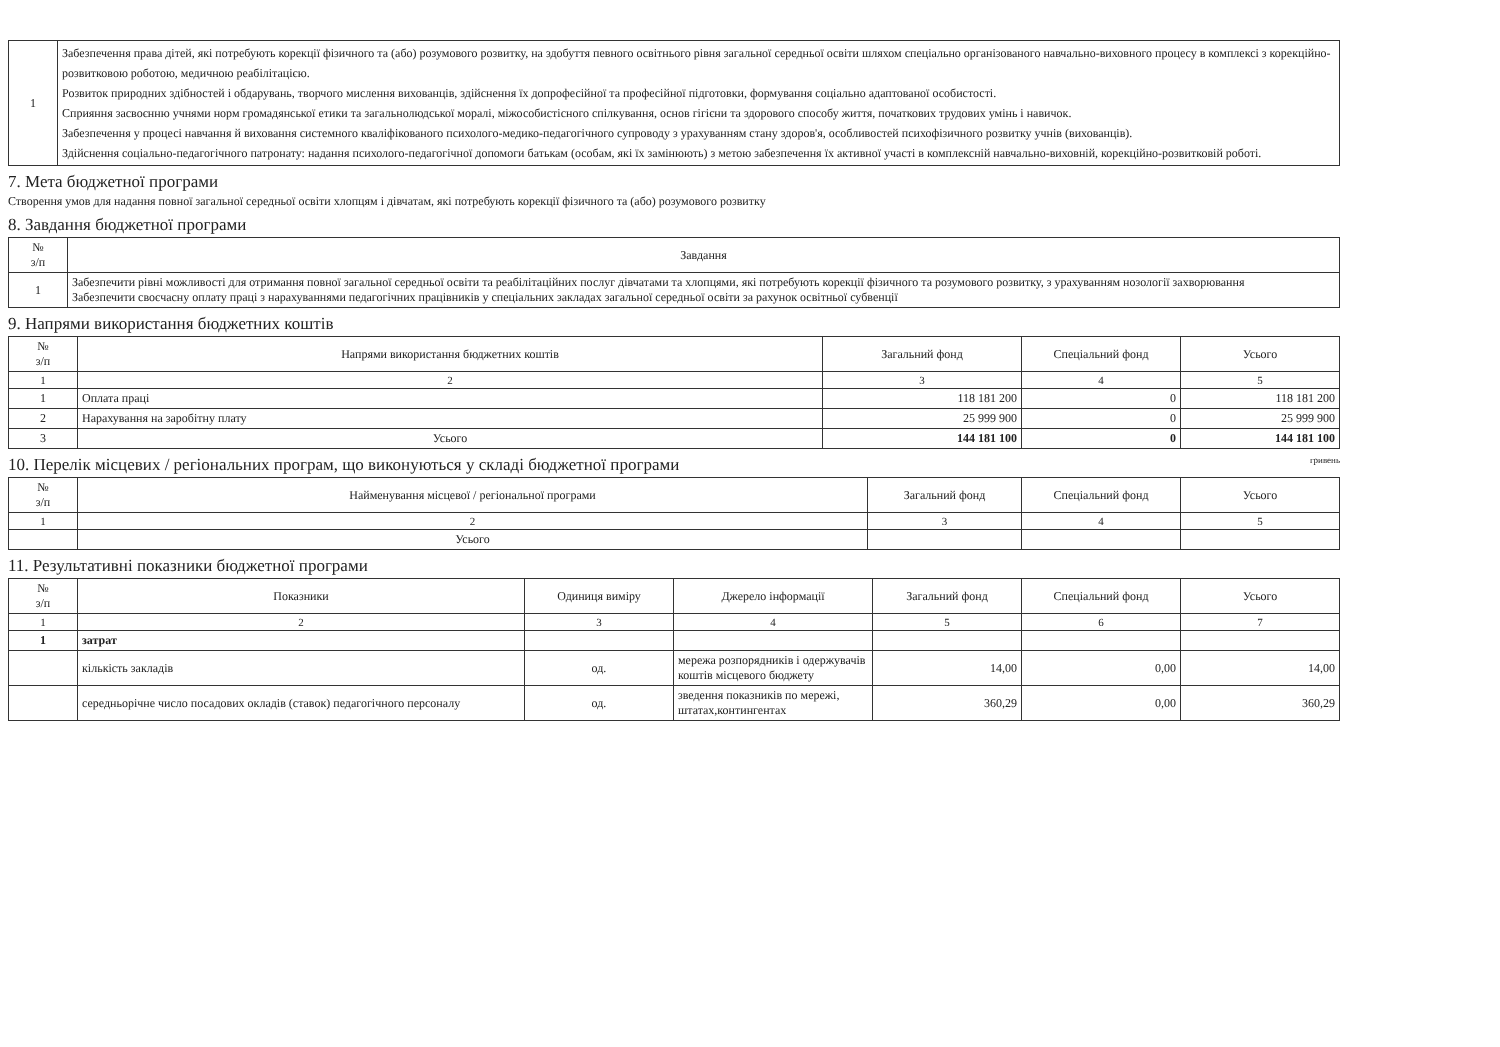| 1 | Забезпечення права дітей, які потребують корекції фізичного та (або) розумового розвитку, на здобуття певного освітнього рівня загальної середньої освіти шляхом спеціально організованого навчально-виховного процесу в комплексі з корекційно-розвитковою роботою, медичною реабілітацією. Розвиток природних здібностей і обдарувань, творчого мислення вихованців, здійснення їх допрофесійної та професійної підготовки, формування соціально адаптованої особистості. Сприяння засвоєнню учнями норм громадянської етики та загальнолюдської моралі, міжособистісного спілкування, основ гігієни та здорового способу життя, початкових трудових умінь і навичок. Забезпечення у процесі навчання й виховання системного кваліфікованого психолого-медико-педагогічного супроводу з урахуванням стану здоров'я, особливостей психофізичного розвитку учнів (вихованців). Здійснення соціально-педагогічного патронату: надання психолого-педагогічної допомоги батькам (особам, які їх замінюють) з метою забезпечення їх активної участі в комплексній навчально-виховній, корекційно-розвитковій роботі. |
7. Мета бюджетної програми
Створення умов для надання повної загальної середньої освіти хлопцям і дівчатам, які потребують корекції фізичного та (або) розумового розвитку
8. Завдання бюджетної програми
| № з/п | Завдання |
| --- | --- |
| 1 | Забезпечити рівні можливості для отримання повної загальної середньої освіти та реабілітаційних послуг дівчатами та хлопцями, які потребують корекції фізичного та розумового розвитку, з урахуванням нозології захворювання Забезпечити своєчасну оплату праці з нарахуваннями педагогічних працівників у спеціальних закладах загальної середньої освіти за рахунок освітньої субвенції |
9. Напрями використання бюджетних коштів
| № з/п | Напрями використання бюджетних коштів | Загальний фонд | Спеціальний фонд | Усього |
| --- | --- | --- | --- | --- |
| 1 | 2 | 3 | 4 | 5 |
| 1 | Оплата праці | 118 181 200 | 0 | 118 181 200 |
| 2 | Нарахування на заробітну плату | 25 999 900 | 0 | 25 999 900 |
| 3 | Усього | 144 181 100 | 0 | 144 181 100 |
10. Перелік місцевих / регіональних програм, що виконуються у складі бюджетної програми гривень
| № з/п | Найменування місцевої / регіональної програми | Загальний фонд | Спеціальний фонд | Усього |
| --- | --- | --- | --- | --- |
| 1 | 2 | 3 | 4 | 5 |
| | Усього | | | |
11. Результативні показники бюджетної програми
| № з/п | Показники | Одиниця виміру | Джерело інформації | Загальний фонд | Спеціальний фонд | Усього |
| --- | --- | --- | --- | --- | --- | --- |
| 1 | 2 | 3 | 4 | 5 | 6 | 7 |
| 1 | затрат | | | | | |
| | кількість закладів | од. | мережа розпорядників і одержувачів коштів місцевого бюджету | 14,00 | 0,00 | 14,00 |
| | середньорічне число посадових окладів (ставок) педагогічного персоналу | од. | зведення показників по мережі, штатах,контингентах | 360,29 | 0,00 | 360,29 |